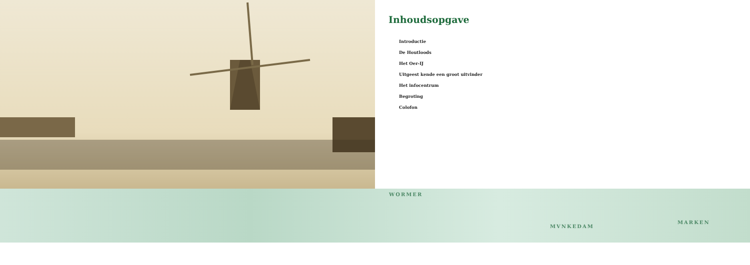Inhoudsopgave
Introductie
De Houtloods
Het Oer-IJ
Uitgeest kende een groot uitvinder
Het infocentrum
Begroting
Colofon
WORMER
MVNKEDAM
MARKEN